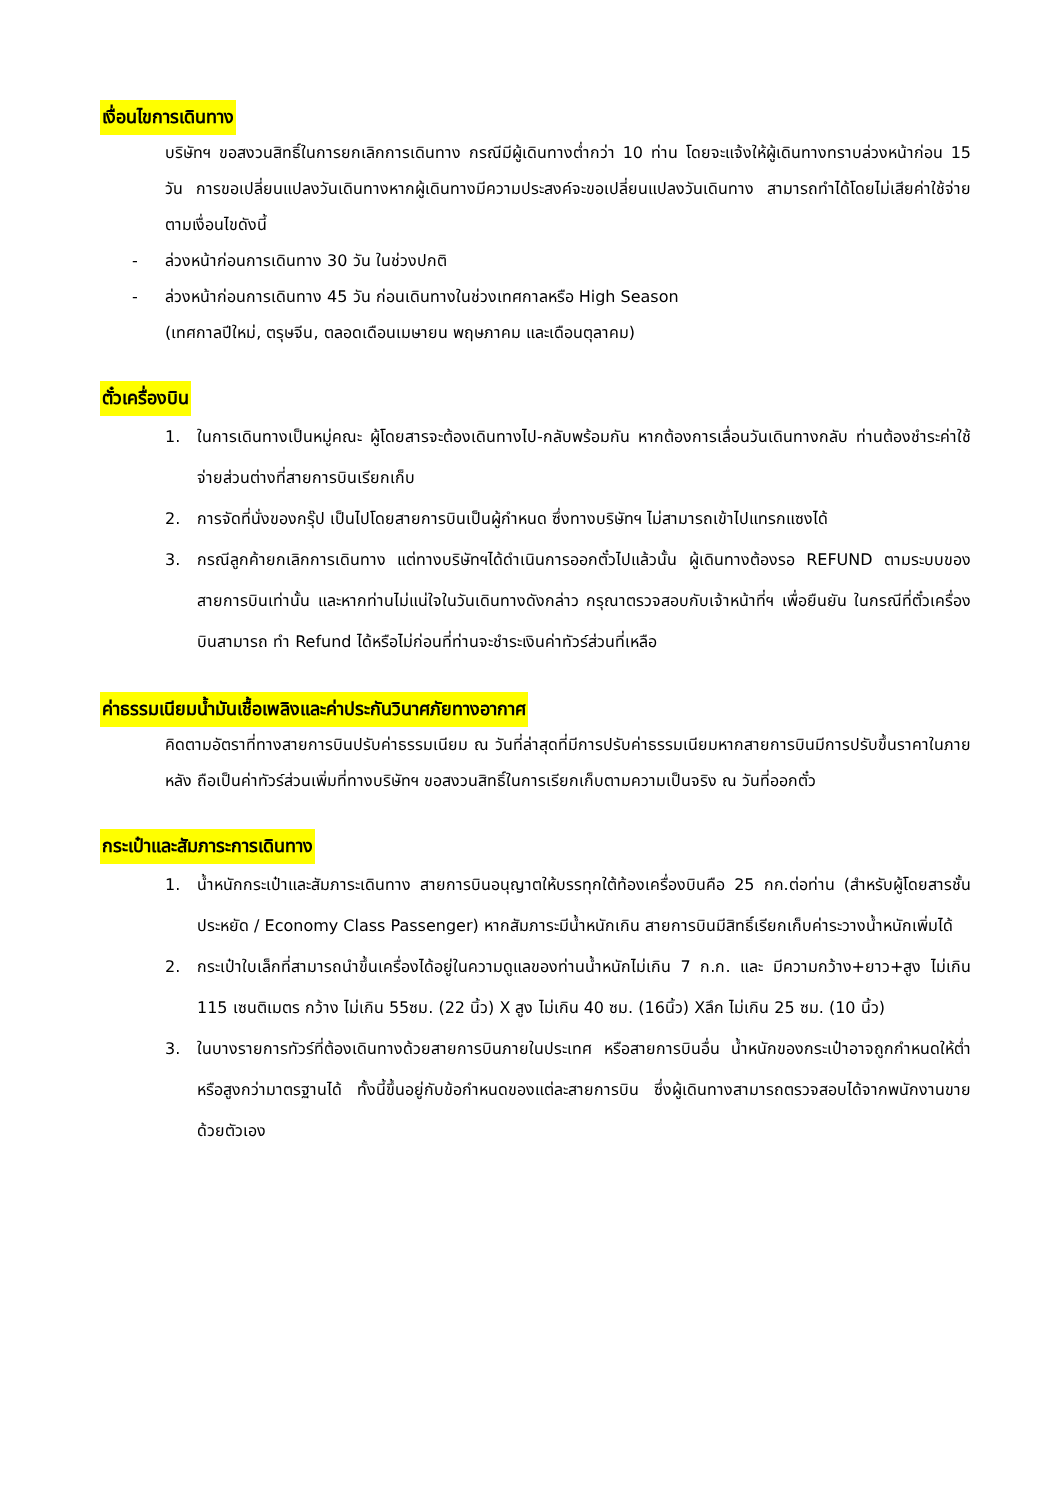เงื่อนไขการเดินทาง
บริษัทฯ ขอสงวนสิทธิ์ในการยกเลิกการเดินทาง กรณีมีผู้เดินทางต่ำกว่า 10 ท่าน โดยจะแจ้งให้ผู้เดินทางทราบล่วงหน้าก่อน 15 วัน การขอเปลี่ยนแปลงวันเดินทางหากผู้เดินทางมีความประสงค์จะขอเปลี่ยนแปลงวันเดินทาง สามารถทำได้โดยไม่เสียค่าใช้จ่าย ตามเงื่อนไขดังนี้
- ล่วงหน้าก่อนการเดินทาง 30 วัน ในช่วงปกติ
- ล่วงหน้าก่อนการเดินทาง 45 วัน ก่อนเดินทางในช่วงเทศกาลหรือ High Season
(เทศกาลปีใหม่, ตรุษจีน, ตลอดเดือนเมษายน พฤษภาคม และเดือนตุลาคม)
ตั๋วเครื่องบิน
1. ในการเดินทางเป็นหมู่คณะ ผู้โดยสารจะต้องเดินทางไป-กลับพร้อมกัน หากต้องการเลื่อนวันเดินทางกลับ ท่านต้องชำระค่าใช้จ่ายส่วนต่างที่สายการบินเรียกเก็บ
2. การจัดที่นั่งของกรุ๊ป เป็นไปโดยสายการบินเป็นผู้กำหนด ซึ่งทางบริษัทฯ ไม่สามารถเข้าไปแทรกแซงได้
3. กรณีลูกค้ายกเลิกการเดินทาง แต่ทางบริษัทฯได้ดำเนินการออกตั๋วไปแล้วนั้น ผู้เดินทางต้องรอ REFUND ตามระบบของสายการบินเท่านั้น และหากท่านไม่แน่ใจในวันเดินทางดังกล่าว กรุณาตรวจสอบกับเจ้าหน้าที่ฯ เพื่อยืนยัน ในกรณีที่ตั๋วเครื่องบินสามารถ ทำ Refund ได้หรือไม่ก่อนที่ท่านจะชำระเงินค่าทัวร์ส่วนที่เหลือ
ค่าธรรมเนียมน้ำมันเชื้อเพลิงและค่าประกันวินาศภัยทางอากาศ
คิดตามอัตราที่ทางสายการบินปรับค่าธรรมเนียม ณ วันที่ล่าสุดที่มีการปรับค่าธรรมเนียมหากสายการบินมีการปรับขึ้นราคาในภายหลัง ถือเป็นค่าทัวร์ส่วนเพิ่มที่ทางบริษัทฯ ขอสงวนสิทธิ์ในการเรียกเก็บตามความเป็นจริง ณ วันที่ออกตั๋ว
กระเป๋าและสัมภาระการเดินทาง
1. น้ำหนักกระเป๋าและสัมภาระเดินทาง สายการบินอนุญาตให้บรรทุกใต้ท้องเครื่องบินคือ 25 กก.ต่อท่าน (สำหรับผู้โดยสารชั้นประหยัด / Economy Class Passenger) หากสัมภาระมีน้ำหนักเกิน สายการบินมีสิทธิ์เรียกเก็บค่าระวางน้ำหนักเพิ่มได้
2. กระเป๋าใบเล็กที่สามารถนำขึ้นเครื่องได้อยู่ในความดูแลของท่านน้ำหนักไม่เกิน 7 ก.ก. และ มีความกว้าง+ยาว+สูง ไม่เกิน 115 เซนติเมตร กว้าง ไม่เกิน 55ซม. (22 นิ้ว) X สูง ไม่เกิน 40 ซม. (16นิ้ว) Xลึก ไม่เกิน 25 ซม. (10 นิ้ว)
3. ในบางรายการทัวร์ที่ต้องเดินทางด้วยสายการบินภายในประเทศ หรือสายการบินอื่น น้ำหนักของกระเป๋าอาจถูกกำหนดให้ต่ำหรือสูงกว่ามาตรฐานได้ ทั้งนี้ขึ้นอยู่กับข้อกำหนดของแต่ละสายการบิน ซึ่งผู้เดินทางสามารถตรวจสอบได้จากพนักงานขายด้วยตัวเอง